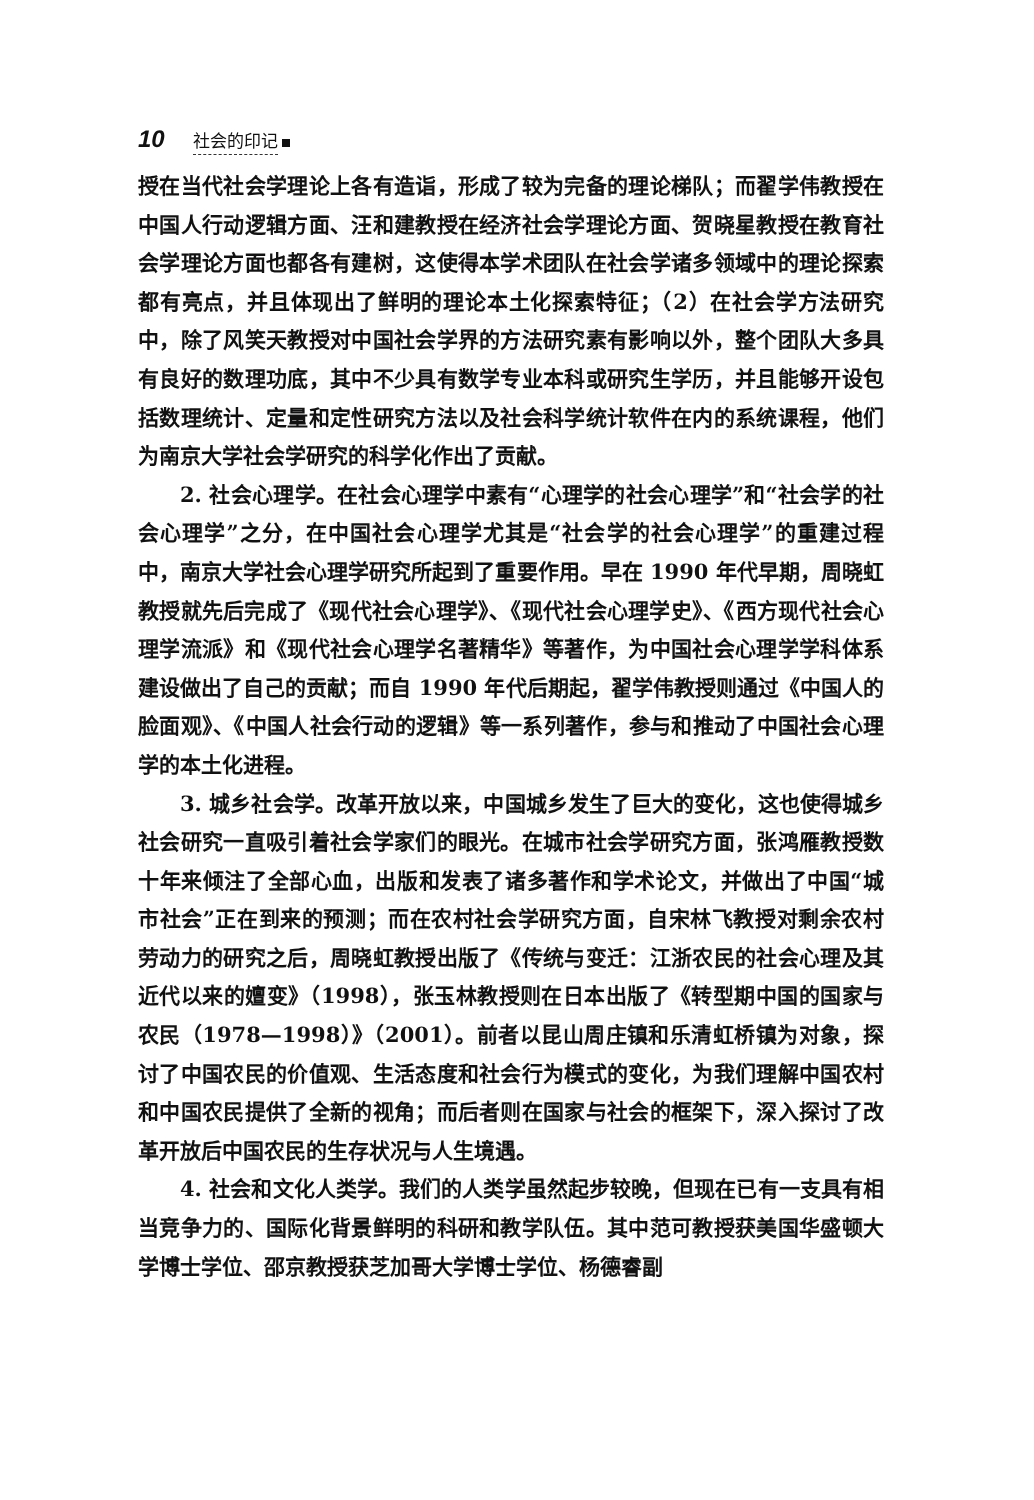10 社会的印记
授在当代社会学理论上各有造诣，形成了较为完备的理论梯队；而翟学伟教授在中国人行动逻辑方面、汪和建教授在经济社会学理论方面、贺晓星教授在教育社会学理论方面也都各有建树，这使得本学术团队在社会学诸多领域中的理论探索都有亮点，并且体现出了鲜明的理论本土化探索特征；（2）在社会学方法研究中，除了风笑天教授对中国社会学界的方法研究素有影响以外，整个团队大多具有良好的数理功底，其中不少具有数学专业本科或研究生学历，并且能够开设包括数理统计、定量和定性研究方法以及社会科学统计软件在内的系统课程，他们为南京大学社会学研究的科学化作出了贡献。
2. 社会心理学。在社会心理学中素有“心理学的社会心理学”和“社会学的社会心理学”之分，在中国社会心理学尤其是“社会学的社会心理学”的重建过程中，南京大学社会心理学研究所起到了重要作用。早在 1990 年代早期，周晓虹教授就先后完成了《现代社会心理学》、《现代社会心理学史》、《西方现代社会心理学流派》和《现代社会心理学名著精华》等著作，为中国社会心理学学科体系建设做出了自己的贡献；而自 1990 年代后期起，翟学伟教授则通过《中国人的脸面观》、《中国人社会行动的逻辑》等一系列著作，参与和推动了中国社会心理学的本土化进程。
3. 城乡社会学。改革开放以来，中国城乡发生了巨大的变化，这也使得城乡社会研究一直吸引着社会学家们的眼光。在城市社会学研究方面，张鸿雁教授数十年来倾注了全部心血，出版和发表了诸多著作和学术论文，并做出了中国“城市社会”正在到来的预测；而在农村社会学研究方面，自宋林飞教授对剩余农村劳动力的研究之后，周晓虹教授出版了《传统与变迁：江浙农民的社会心理及其近代以来的嬗变》（1998），张玉林教授则在日本出版了《转型期中国的国家与农民（1978—1998）》（2001）。前者以昆山周庄镇和乐清虹桥镇为对象，探讨了中国农民的价值观、生活态度和社会行为模式的变化，为我们理解中国农村和中国农民提供了全新的视角；而后者则在国家与社会的框架下，深入探讨了改革开放后中国农民的生存状况与人生境遇。
4. 社会和文化人类学。我们的人类学虽然起步较晚，但现在已有一支具有相当竞争力的、国际化背景鲜明的科研和教学队伍。其中范可教授获美国华盛顿大学博士学位、邵京教授获芝加哥大学博士学位、杨德睿副